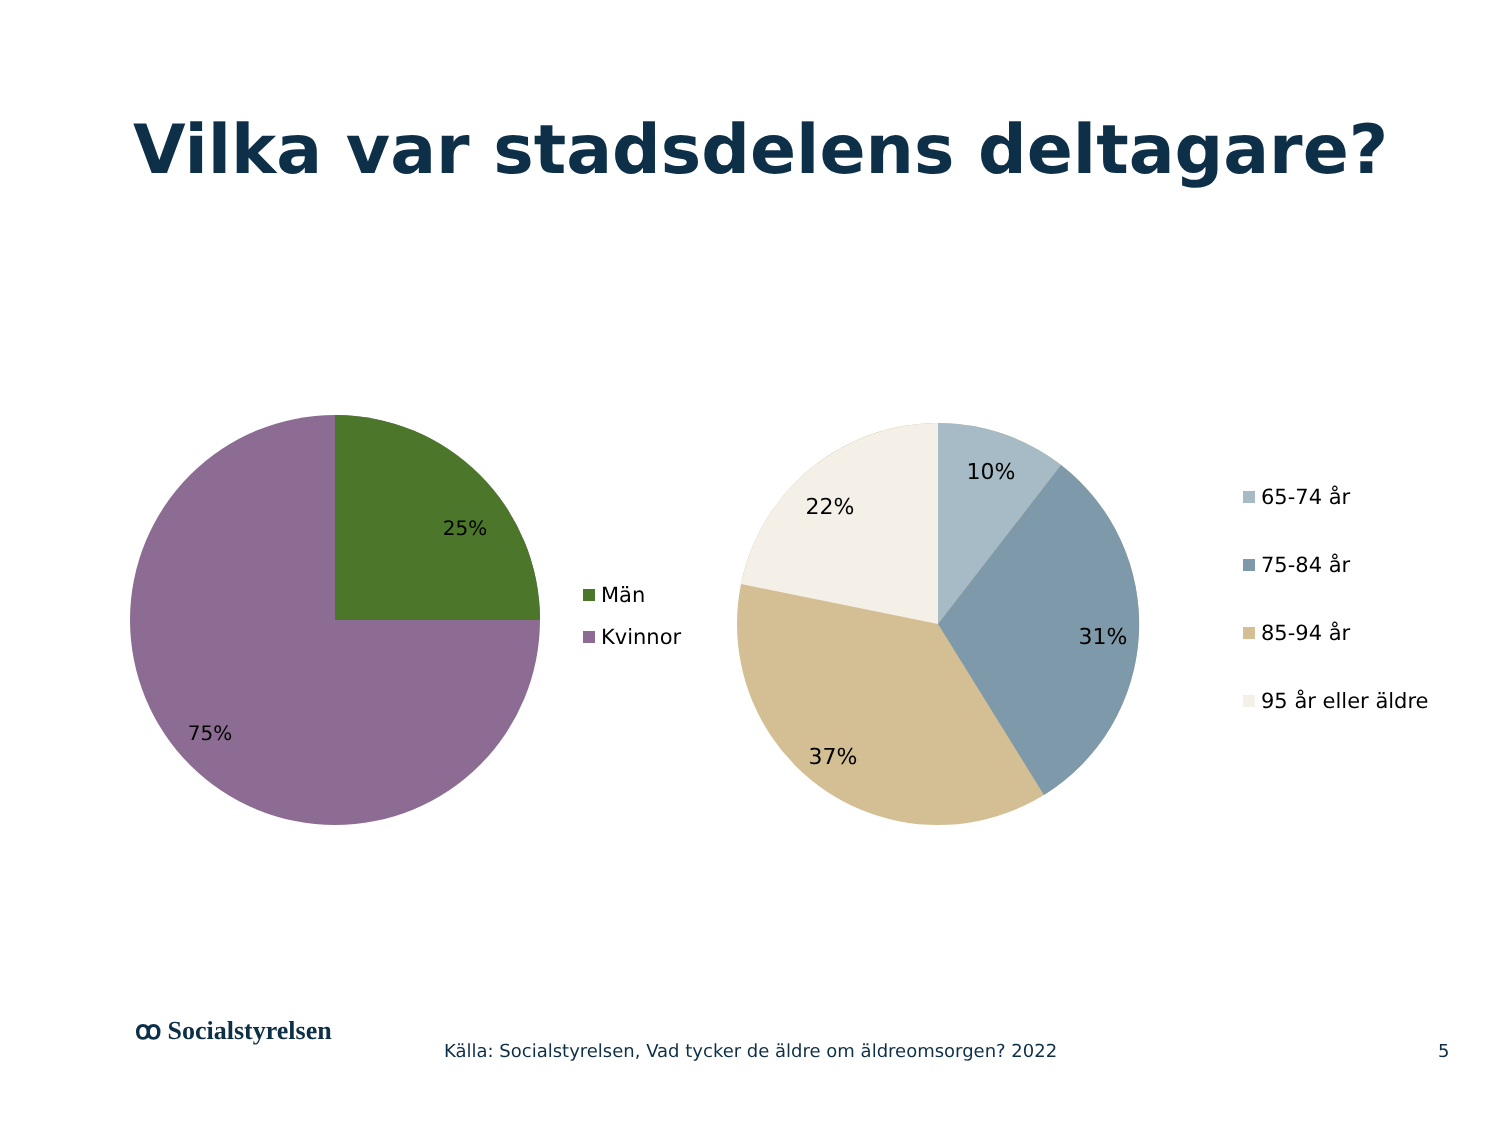Vilka var stadsdelens deltagare?
25%
75%
Män
Kvinnor
10%
31%
37%
22%
65-74 år
75-84 år
85-94 år
95 år eller äldre
ꝏ Socialstyrelsen
Källa: Socialstyrelsen, Vad tycker de äldre om äldreomsorgen? 2022
5